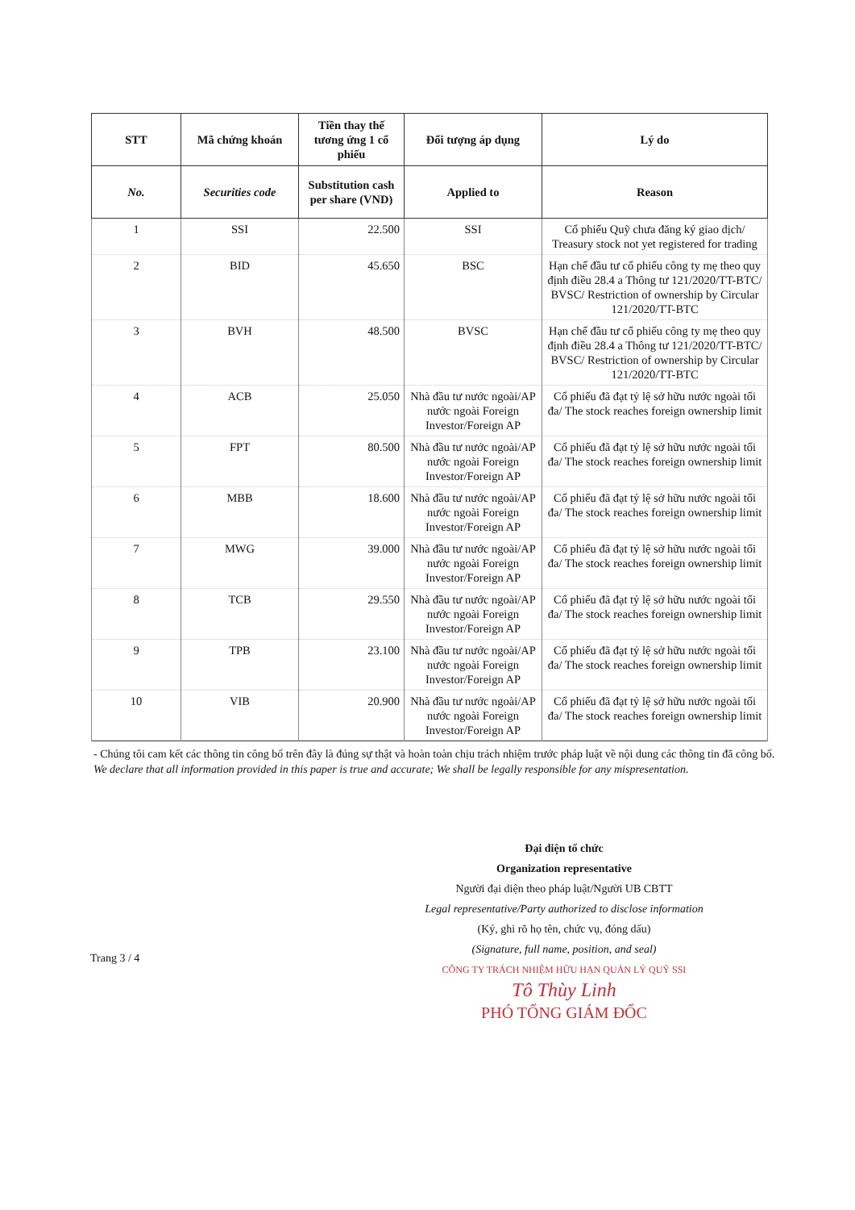| STT | Mã chứng khoán | Tiền thay thế tương ứng 1 cổ phiếu | Đối tượng áp dụng | Lý do |
| --- | --- | --- | --- | --- |
| No. | Securities code | Substitution cash per share (VND) | Applied to | Reason |
| 1 | SSI | 22.500 | SSI | Cổ phiếu Quỹ chưa đăng ký giao dịch/ Treasury stock not yet registered for trading |
| 2 | BID | 45.650 | BSC | Hạn chế đầu tư cổ phiếu công ty mẹ theo quy định điều 28.4 a Thông tư 121/2020/TT-BTC/ BVSC/ Restriction of ownership by Circular 121/2020/TT-BTC |
| 3 | BVH | 48.500 | BVSC | Hạn chế đầu tư cổ phiếu công ty mẹ theo quy định điều 28.4 a Thông tư 121/2020/TT-BTC/ BVSC/ Restriction of ownership by Circular 121/2020/TT-BTC |
| 4 | ACB | 25.050 | Nhà đầu tư nước ngoài/AP nước ngoài Foreign Investor/Foreign AP | Cổ phiếu đã đạt tỷ lệ sở hữu nước ngoài tối đa/ The stock reaches foreign ownership limit |
| 5 | FPT | 80.500 | Nhà đầu tư nước ngoài/AP nước ngoài Foreign Investor/Foreign AP | Cổ phiếu đã đạt tỷ lệ sở hữu nước ngoài tối đa/ The stock reaches foreign ownership limit |
| 6 | MBB | 18.600 | Nhà đầu tư nước ngoài/AP nước ngoài Foreign Investor/Foreign AP | Cổ phiếu đã đạt tỷ lệ sở hữu nước ngoài tối đa/ The stock reaches foreign ownership limit |
| 7 | MWG | 39.000 | Nhà đầu tư nước ngoài/AP nước ngoài Foreign Investor/Foreign AP | Cổ phiếu đã đạt tỷ lệ sở hữu nước ngoài tối đa/ The stock reaches foreign ownership limit |
| 8 | TCB | 29.550 | Nhà đầu tư nước ngoài/AP nước ngoài Foreign Investor/Foreign AP | Cổ phiếu đã đạt tỷ lệ sở hữu nước ngoài tối đa/ The stock reaches foreign ownership limit |
| 9 | TPB | 23.100 | Nhà đầu tư nước ngoài/AP nước ngoài Foreign Investor/Foreign AP | Cổ phiếu đã đạt tỷ lệ sở hữu nước ngoài tối đa/ The stock reaches foreign ownership limit |
| 10 | VIB | 20.900 | Nhà đầu tư nước ngoài/AP nước ngoài Foreign Investor/Foreign AP | Cổ phiếu đã đạt tỷ lệ sở hữu nước ngoài tối đa/ The stock reaches foreign ownership limit |
- Chúng tôi cam kết các thông tin công bố trên đây là đúng sự thật và hoàn toàn chịu trách nhiệm trước pháp luật về nội dung các thông tin đã công bố.
We declare that all information provided in this paper is true and accurate; We shall be legally responsible for any mispresentation.
Đại diện tổ chức
Organization representative
Người đại diện theo pháp luật/Người UB CBTT
Legal representative/Party authorized to disclose information
(Ký, ghi rõ họ tên, chức vụ, đóng dấu)
(Signature, full name, position, and seal)
CÔNG TY TRÁCH NHIỆM HỮU HẠN QUẢN LÝ QUỸ SSI
Tô Thùy Linh
PHÓ TỔNG GIÁM ĐỐC
Trang 3 / 4